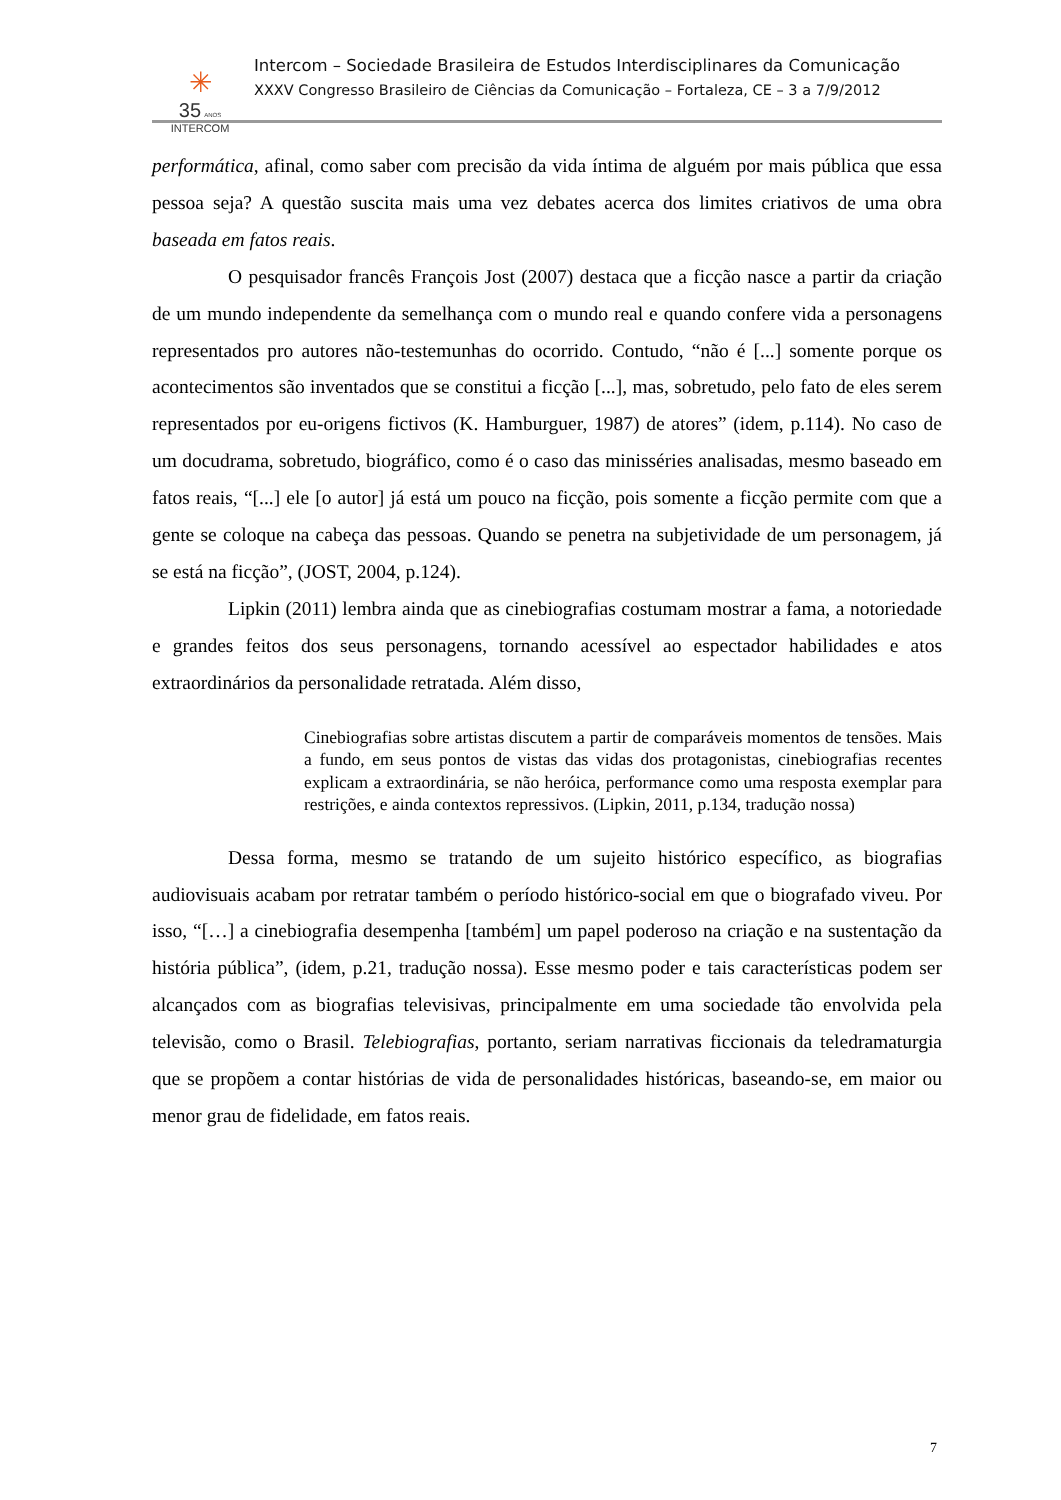✳
35 ANOS
INTERCOM
Intercom – Sociedade Brasileira de Estudos Interdisciplinares da Comunicação
XXXV Congresso Brasileiro de Ciências da Comunicação – Fortaleza, CE – 3 a 7/9/2012
performática, afinal, como saber com precisão da vida íntima de alguém por mais pública que essa pessoa seja? A questão suscita mais uma vez debates acerca dos limites criativos de uma obra baseada em fatos reais.
O pesquisador francês François Jost (2007) destaca que a ficção nasce a partir da criação de um mundo independente da semelhança com o mundo real e quando confere vida a personagens representados pro autores não-testemunhas do ocorrido. Contudo, “não é [...] somente porque os acontecimentos são inventados que se constitui a ficção [...], mas, sobretudo, pelo fato de eles serem representados por eu-origens fictivos (K. Hamburguer, 1987) de atores” (idem, p.114). No caso de um docudrama, sobretudo, biográfico, como é o caso das minisséries analisadas, mesmo baseado em fatos reais, “[...] ele [o autor] já está um pouco na ficção, pois somente a ficção permite com que a gente se coloque na cabeça das pessoas. Quando se penetra na subjetividade de um personagem, já se está na ficção”, (JOST, 2004, p.124).
Lipkin (2011) lembra ainda que as cinebiografias costumam mostrar a fama, a notoriedade e grandes feitos dos seus personagens, tornando acessível ao espectador habilidades e atos extraordinários da personalidade retratada. Além disso,
Cinebiografias sobre artistas discutem a partir de comparáveis momentos de tensões. Mais a fundo, em seus pontos de vistas das vidas dos protagonistas, cinebiografias recentes explicam a extraordinária, se não heróica, performance como uma resposta exemplar para restrições, e ainda contextos repressivos. (Lipkin, 2011, p.134, tradução nossa)
Dessa forma, mesmo se tratando de um sujeito histórico específico, as biografias audiovisuais acabam por retratar também o período histórico-social em que o biografado viveu. Por isso, “[…] a cinebiografia desempenha [também] um papel poderoso na criação e na sustentação da história pública”, (idem, p.21, tradução nossa). Esse mesmo poder e tais características podem ser alcançados com as biografias televisivas, principalmente em uma sociedade tão envolvida pela televisão, como o Brasil. Telebiografias, portanto, seriam narrativas ficcionais da teledramaturgia que se propõem a contar histórias de vida de personalidades históricas, baseando-se, em maior ou menor grau de fidelidade, em fatos reais.
7